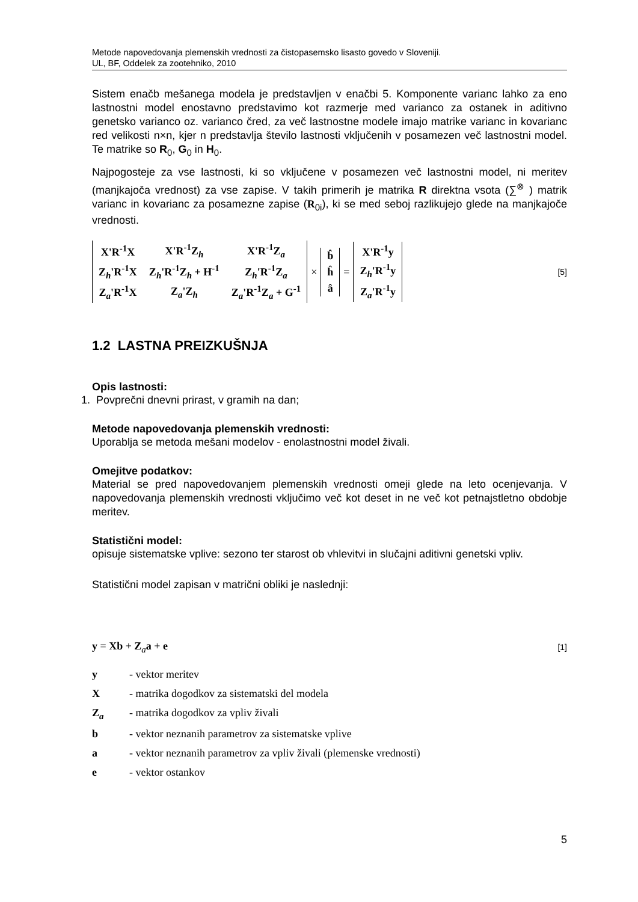Metode napovedovanja plemenskih vrednosti za čistopasemsko lisasto govedo v Sloveniji.
UL, BF, Oddelek za zootehniko, 2010
Sistem enačb mešanega modela je predstavljen v enačbi 5. Komponente varianc lahko za eno lastnostni model enostavno predstavimo kot razmerje med varianco za ostanek in aditivno genetsko varianco oz. varianco čred, za več lastnostne modele imajo matrike varianc in kovarianc red velikosti n×n, kjer n predstavlja število lastnosti vključenih v posamezen več lastnostni model. Te matrike so R<sub>0</sub>, G<sub>0</sub> in H<sub>0</sub>.
Najpogosteje za vse lastnosti, ki so vključene v posamezen več lastnostni model, ni meritev (manjkajoča vrednost) za vse zapise. V takih primerih je matrika R direktna vsota (∑<sup>⊗</sup> ) matrik varianc in kovarianc za posamezne zapise (R<sub>0i</sub>), ki se med seboj razlikujejo glede na manjkajoče vrednosti.
| X'R<sup>-1</sup>X | X'R<sup>-1</sup>Z<sub>h</sub> | X'R<sup>-1</sup>Z<sub>a</sub> |
| Z<sub>h</sub>'R<sup>-1</sup>X | Z<sub>h</sub>'R<sup>-1</sup>Z<sub>h</sub> + H<sup>-1</sup> | Z<sub>h</sub>'R<sup>-1</sup>Z<sub>a</sub> |
| Z<sub>a</sub>'R<sup>-1</sup>X | Z<sub>a</sub>'Z<sub>h</sub> | Z<sub>a</sub>'R<sup>-1</sup>Z<sub>a</sub> + G<sup>-1</sup> |
×
| b̂ |
| ĥ |
| â |
=
| X'R<sup>-1</sup>y |
| Z<sub>h</sub>'R<sup>-1</sup>y |
| Z<sub>a</sub>'R<sup>-1</sup>y |
[5]
1.2 LASTNA PREIZKUŠNJA
Opis lastnosti:
1. Povprečni dnevni prirast, v gramih na dan;
Metode napovedovanja plemenskih vrednosti:
Uporablja se metoda mešani modelov - enolastnostni model živali.
Omejitve podatkov:
Material se pred napovedovanjem plemenskih vrednosti omeji glede na leto ocenjevanja. V napovedovanja plemenskih vrednosti vključimo več kot deset in ne več kot petnajstletno obdobje meritev.
Statistični model:
opisuje sistematske vplive: sezono ter starost ob vhlevitvi in slučajni aditivni genetski vpliv.
Statistični model zapisan v matrični obliki je naslednji:
y = Xb + Z<sub>a</sub>a + e [1]
y - vektor meritev
X - matrika dogodkov za sistematski del modela
Z<sub>a</sub> - matrika dogodkov za vpliv živali
b - vektor neznanih parametrov za sistematske vplive
a - vektor neznanih parametrov za vpliv živali (plemenske vrednosti)
e - vektor ostankov
5